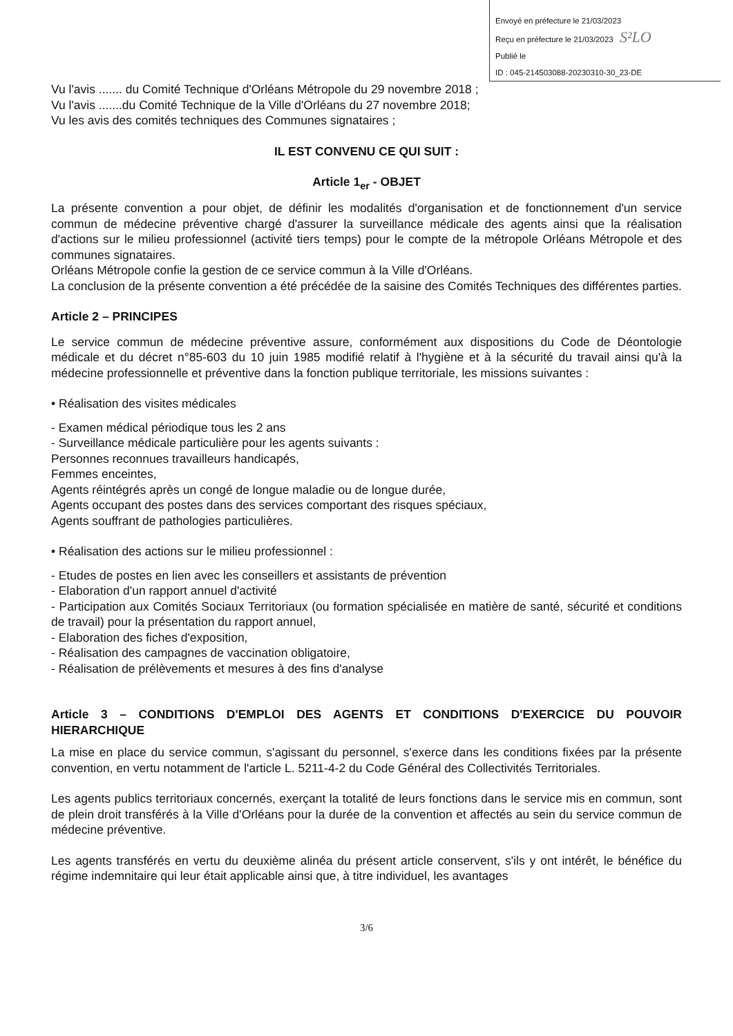Envoyé en préfecture le 21/03/2023
Reçu en préfecture le 21/03/2023 S²LO
Publié le
ID : 045-214503088-20230310-30_23-DE
Vu l'avis ....... du Comité Technique d'Orléans Métropole du 29 novembre 2018 ;
Vu l'avis .......du Comité Technique de la Ville d'Orléans du 27 novembre 2018;
Vu les avis des comités techniques des Communes signataires ;
IL EST CONVENU CE QUI SUIT :
Article 1<sub>er</sub> - OBJET
La présente convention a pour objet, de définir les modalités d'organisation et de fonctionnement d'un service commun de médecine préventive chargé d'assurer la surveillance médicale des agents ainsi que la réalisation d'actions sur le milieu professionnel (activité tiers temps) pour le compte de la métropole Orléans Métropole et des communes signataires.
Orléans Métropole confie la gestion de ce service commun à la Ville d'Orléans.
La conclusion de la présente convention a été précédée de la saisine des Comités Techniques des différentes parties.
Article 2 – PRINCIPES
Le service commun de médecine préventive assure, conformément aux dispositions du Code de Déontologie médicale et du décret n°85-603 du 10 juin 1985 modifié relatif à l'hygiène et à la sécurité du travail ainsi qu'à la médecine professionnelle et préventive dans la fonction publique territoriale, les missions suivantes :
• Réalisation des visites médicales
- Examen médical périodique tous les 2 ans
- Surveillance médicale particulière pour les agents suivants :
Personnes reconnues travailleurs handicapés,
Femmes enceintes,
Agents réintégrés après un congé de longue maladie ou de longue durée,
Agents occupant des postes dans des services comportant des risques spéciaux,
Agents souffrant de pathologies particulières.
• Réalisation des actions sur le milieu professionnel :
- Etudes de postes en lien avec les conseillers et assistants de prévention
- Elaboration d'un rapport annuel d'activité
- Participation aux Comités Sociaux Territoriaux (ou formation spécialisée en matière de santé, sécurité et conditions de travail) pour la présentation du rapport annuel,
- Elaboration des fiches d'exposition,
- Réalisation des campagnes de vaccination obligatoire,
- Réalisation de prélèvements et mesures à des fins d'analyse
Article 3 – CONDITIONS D'EMPLOI DES AGENTS ET CONDITIONS D'EXERCICE DU POUVOIR HIERARCHIQUE
La mise en place du service commun, s'agissant du personnel, s'exerce dans les conditions fixées par la présente convention, en vertu notamment de l'article L. 5211-4-2 du Code Général des Collectivités Territoriales.
Les agents publics territoriaux concernés, exerçant la totalité de leurs fonctions dans le service mis en commun, sont de plein droit transférés à la Ville d'Orléans pour la durée de la convention et affectés au sein du service commun de médecine préventive.
Les agents transférés en vertu du deuxième alinéa du présent article conservent, s'ils y ont intérêt, le bénéfice du régime indemnitaire qui leur était applicable ainsi que, à titre individuel, les avantages
3/6